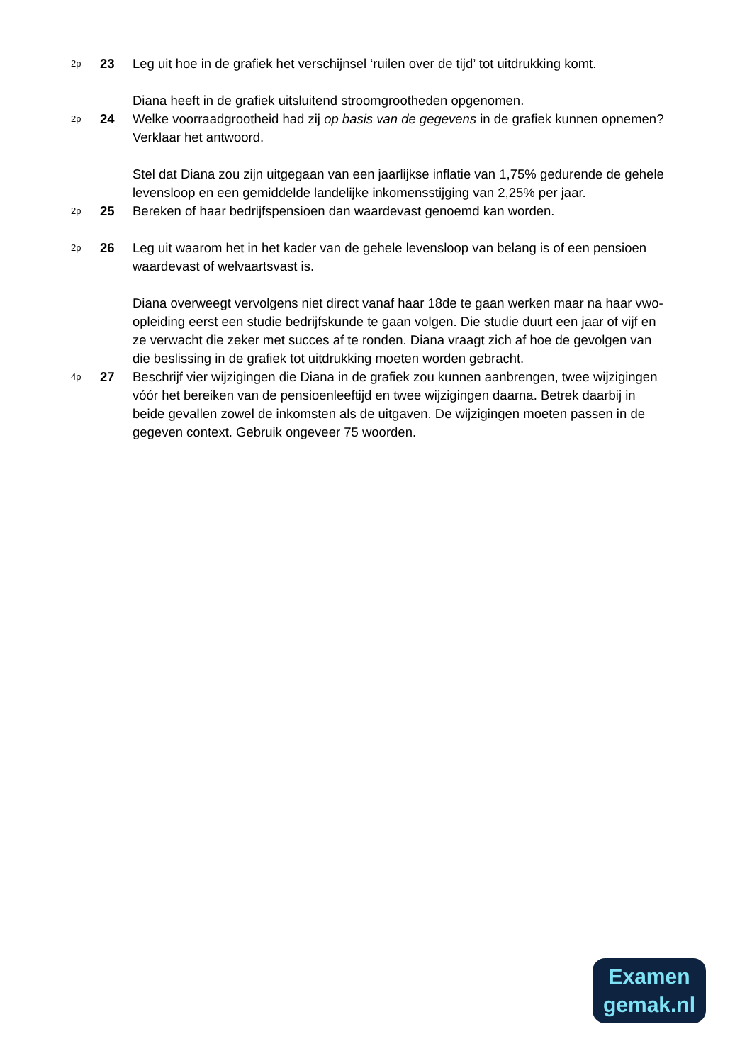2p
23 Leg uit hoe in de grafiek het verschijnsel ‘ruilen over de tijd’ tot uitdrukking komt.
Diana heeft in de grafiek uitsluitend stroomgrootheden opgenomen.
2p
24 Welke voorraadgrootheid had zij op basis van de gegevens in de grafiek kunnen opnemen? Verklaar het antwoord.
Stel dat Diana zou zijn uitgegaan van een jaarlijkse inflatie van 1,75% gedurende de gehele levensloop en een gemiddelde landelijke inkomensstijging van 2,25% per jaar.
2p
25 Bereken of haar bedrijfspensioen dan waardevast genoemd kan worden.
2p
26 Leg uit waarom het in het kader van de gehele levensloop van belang is of een pensioen waardevast of welvaartsvast is.
Diana overweegt vervolgens niet direct vanaf haar 18de te gaan werken maar na haar vwo-opleiding eerst een studie bedrijfskunde te gaan volgen. Die studie duurt een jaar of vijf en ze verwacht die zeker met succes af te ronden. Diana vraagt zich af hoe de gevolgen van die beslissing in de grafiek tot uitdrukking moeten worden gebracht.
4p
27 Beschrijf vier wijzigingen die Diana in de grafiek zou kunnen aanbrengen, twee wijzigingen vóór het bereiken van de pensioenleeftijd en twee wijzigingen daarna. Betrek daarbij in beide gevallen zowel de inkomsten als de uitgaven. De wijzigingen moeten passen in de gegeven context. Gebruik ongeveer 75 woorden.
Examen
gemak.nl